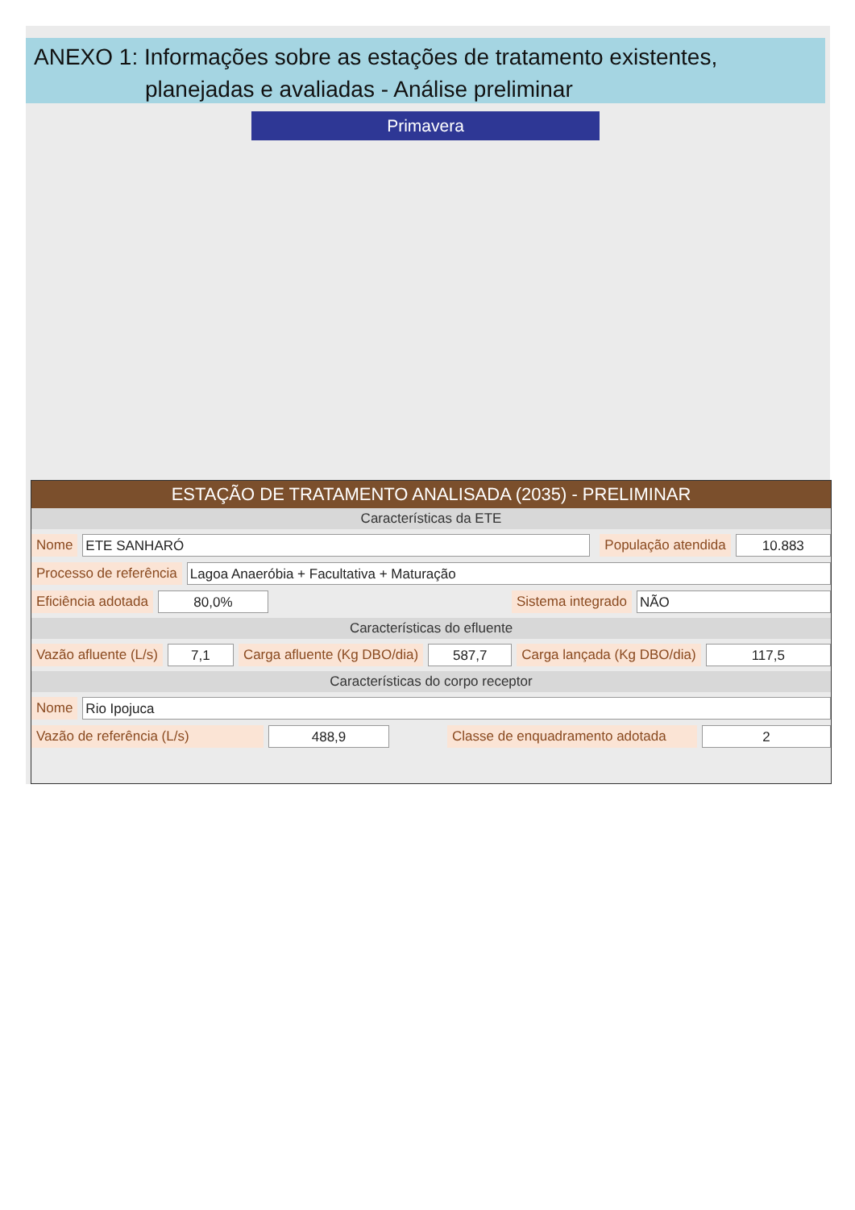ANEXO 1: Informações sobre as estações de tratamento existentes,
planejadas e avaliadas - Análise preliminar
Primavera
ESTAÇÃO DE TRATAMENTO ANALISADA (2035) - PRELIMINAR
Características da ETE
Nome ETE SANHARÓ População atendida 10.883
Processo de referência Lagoa Anaeróbia + Facultativa + Maturação
Eficiência adotada 80,0% Sistema integrado NÃO
Características do efluente
Vazão afluente (L/s) 7,1 Carga afluente (Kg DBO/dia) 587,7 Carga lançada (Kg DBO/dia) 117,5
Características do corpo receptor
Nome Rio Ipojuca
Vazão de referência (L/s) 488,9 Classe de enquadramento adotada 2